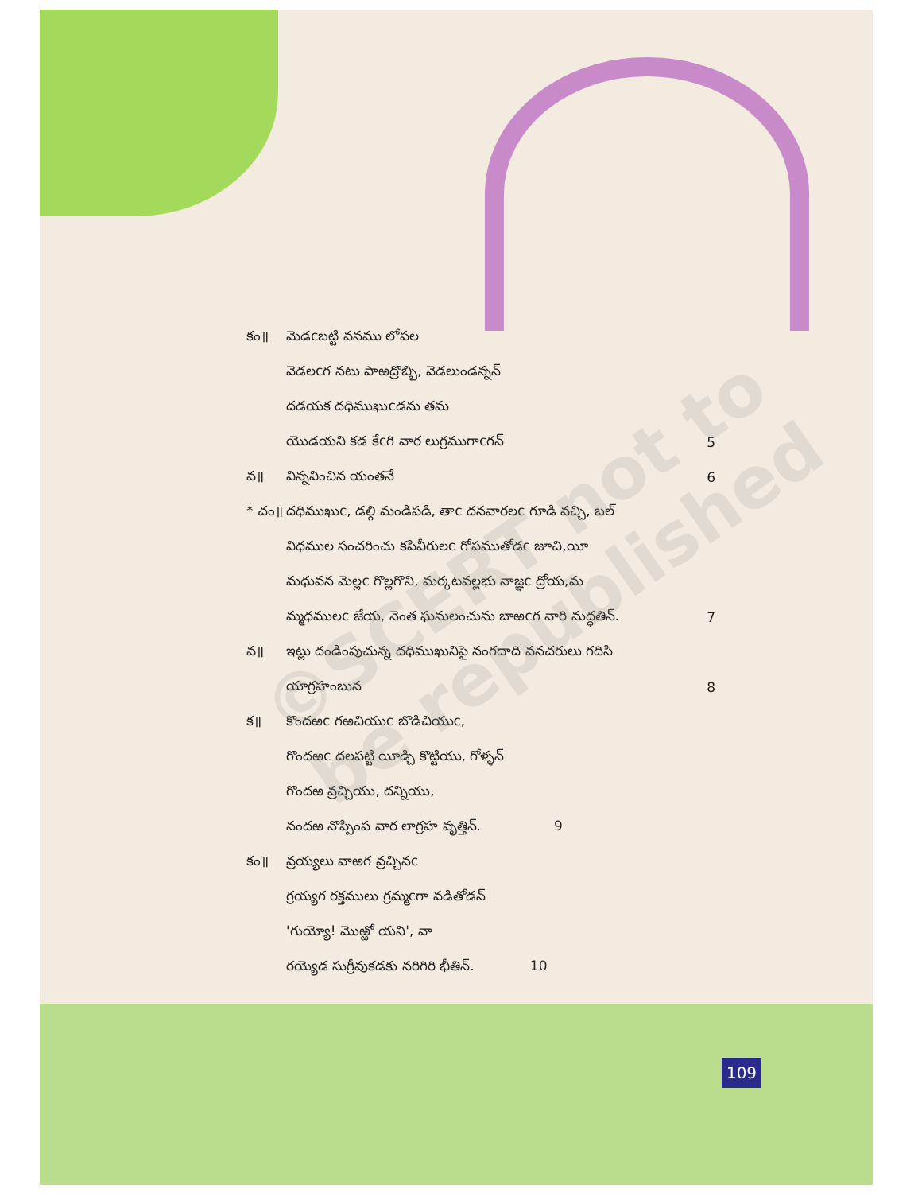©SCERT not to be republished
కం॥ మెడcబట్టి వనము లోపల
వెడలcగ నటు పాఱద్రొబ్బి, వెడలుండన్నన్
దడయక దధిముఖుcడను తమ
యొడయని కడ కేcగి వార లుగ్రముగాcగన్ 5
వ॥ విన్నవించిన యంతనే 6
* చం॥ దధిముఖుc, డల్గి మండిపడి, తాc దనవారలc గూడి వచ్చి, బల్
విధముల సంచరించు కపివీరులc గోపముతోడc జూచి,యీ
మధువన మెల్లc గొల్లగొని, మర్కటవల్లభు నాజ్ఞc ద్రోయ,మ
మ్మధములc జేయ, నెంత ఘనులంచును బాఱcగ వారి నుద్ధతిన్. 7
వ॥ ఇట్లు దండింపుచున్న దధిముఖునిపై నంగదాది వనచరులు గదిసి
యాగ్రహంబున 8
క॥ కొందఱc గఱచియుc బొడిచియుc,
గొందఱc దలపట్టి యీడ్చి కొట్టియు, గోళ్ళన్
గొందఱ వ్రచ్చియు, దన్నియు,
నందఱ నొప్పింప వార లాగ్రహ వృత్తిన్. 9
కం॥ వ్రయ్యలు వాఱగ వ్రచ్చినc
గ్రయ్యగ రక్తములు గ్రమ్మcగా వడితోడన్
'గుయ్యో! మొఱ్ఱో యని', వా
రయ్యెడ సుగ్రీవుకడకు నరిగిరి భీతిన్. 10
109